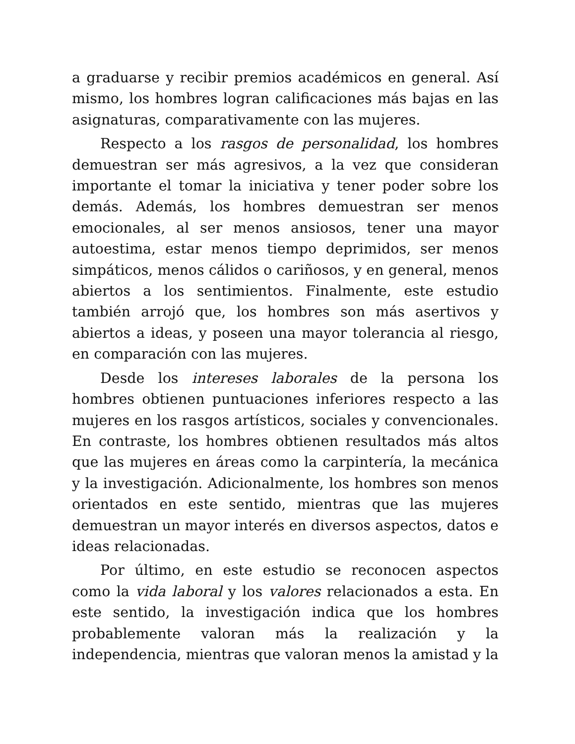a graduarse y recibir premios académicos en general. Así mismo, los hombres logran calificaciones más bajas en las asignaturas, comparativamente con las mujeres.
Respecto a los rasgos de personalidad, los hombres demuestran ser más agresivos, a la vez que consideran importante el tomar la iniciativa y tener poder sobre los demás. Además, los hombres demuestran ser menos emocionales, al ser menos ansiosos, tener una mayor autoestima, estar menos tiempo deprimidos, ser menos simpáticos, menos cálidos o cariñosos, y en general, menos abiertos a los sentimientos. Finalmente, este estudio también arrojó que, los hombres son más asertivos y abiertos a ideas, y poseen una mayor tolerancia al riesgo, en comparación con las mujeres.
Desde los intereses laborales de la persona los hombres obtienen puntuaciones inferiores respecto a las mujeres en los rasgos artísticos, sociales y convencionales. En contraste, los hombres obtienen resultados más altos que las mujeres en áreas como la carpintería, la mecánica y la investigación. Adicionalmente, los hombres son menos orientados en este sentido, mientras que las mujeres demuestran un mayor interés en diversos aspectos, datos e ideas relacionadas.
Por último, en este estudio se reconocen aspectos como la vida laboral y los valores relacionados a esta. En este sentido, la investigación indica que los hombres probablemente valoran más la realización y la independencia, mientras que valoran menos la amistad y la